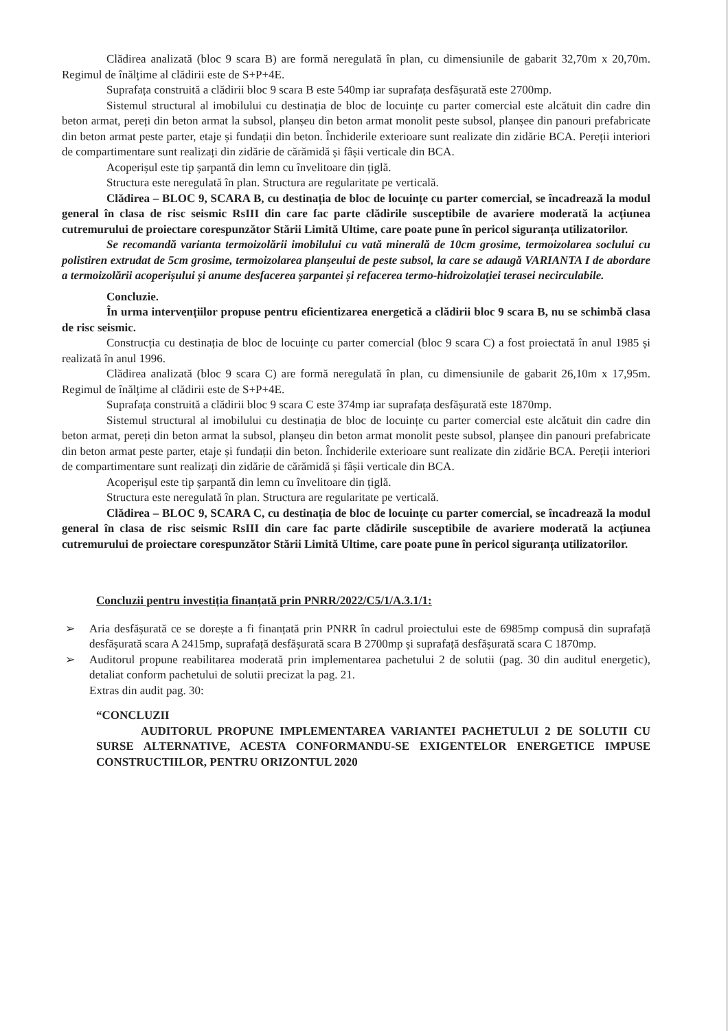Clădirea analizată (bloc 9 scara B) are formă neregulată în plan, cu dimensiunile de gabarit 32,70m x 20,70m. Regimul de înălțime al clădirii este de S+P+4E.
Suprafața construită a clădirii bloc 9 scara B este 540mp iar suprafața desfășurată este 2700mp.
Sistemul structural al imobilului cu destinația de bloc de locuințe cu parter comercial este alcătuit din cadre din beton armat, pereți din beton armat la subsol, planșeu din beton armat monolit peste subsol, planșee din panouri prefabricate din beton armat peste parter, etaje și fundații din beton. Închiderile exterioare sunt realizate din zidărie BCA. Pereții interiori de compartimentare sunt realizați din zidărie de cărămidă și fâșii verticale din BCA.
Acoperișul este tip șarpantă din lemn cu învelitoare din țiglă.
Structura este neregulată în plan. Structura are regularitate pe verticală.
Clădirea – BLOC 9, SCARA B, cu destinația de bloc de locuințe cu parter comercial, se încadrează la modul general în clasa de risc seismic RsIII din care fac parte clădirile susceptibile de avariere moderată la acțiunea cutremurului de proiectare corespunzător Stării Limită Ultime, care poate pune în pericol siguranța utilizatorilor.
Se recomandă varianta termoizolării imobilului cu vată minerală de 10cm grosime, termoizolarea soclului cu polistiren extrudat de 5cm grosime, termoizolarea planșeului de peste subsol, la care se adaugă VARIANTA I de abordare a termoizolării acoperișului și anume desfacerea șarpantei și refacerea termo-hidroizolației terasei necirculabile.
Concluzie.
În urma intervențiilor propuse pentru eficientizarea energetică a clădirii bloc 9 scara B, nu se schimbă clasa de risc seismic.
Construcția cu destinația de bloc de locuințe cu parter comercial (bloc 9 scara C) a fost proiectată în anul 1985 și realizată în anul 1996.
Clădirea analizată (bloc 9 scara C) are formă neregulată în plan, cu dimensiunile de gabarit 26,10m x 17,95m. Regimul de înălțime al clădirii este de S+P+4E.
Suprafața construită a clădirii bloc 9 scara C este 374mp iar suprafața desfășurată este 1870mp.
Sistemul structural al imobilului cu destinația de bloc de locuințe cu parter comercial este alcătuit din cadre din beton armat, pereți din beton armat la subsol, planșeu din beton armat monolit peste subsol, planșee din panouri prefabricate din beton armat peste parter, etaje și fundații din beton. Închiderile exterioare sunt realizate din zidărie BCA. Pereții interiori de compartimentare sunt realizați din zidărie de cărămidă și fâșii verticale din BCA.
Acoperișul este tip șarpantă din lemn cu învelitoare din țiglă.
Structura este neregulată în plan. Structura are regularitate pe verticală.
Clădirea – BLOC 9, SCARA C, cu destinația de bloc de locuințe cu parter comercial, se încadrează la modul general în clasa de risc seismic RsIII din care fac parte clădirile susceptibile de avariere moderată la acțiunea cutremurului de proiectare corespunzător Stării Limită Ultime, care poate pune în pericol siguranța utilizatorilor.
Concluzii pentru investiția finanțată prin PNRR/2022/C5/1/A.3.1/1:
➢ Aria desfășurată ce se dorește a fi finanțată prin PNRR în cadrul proiectului este de 6985mp compusă din suprafață desfășurată scara A 2415mp, suprafață desfășurată scara B 2700mp și suprafață desfășurată scara C 1870mp.
➢ Auditorul propune reabilitarea moderată prin implementarea pachetului 2 de solutii (pag. 30 din auditul energetic), detaliat conform pachetului de solutii precizat la pag. 21.
Extras din audit pag. 30:
“CONCLUZII
AUDITORUL PROPUNE IMPLEMENTAREA VARIANTEI PACHETULUI 2 DE SOLUTII CU SURSE ALTERNATIVE, ACESTA CONFORMANDU-SE EXIGENTELOR ENERGETICE IMPUSE CONSTRUCTIILOR, PENTRU ORIZONTUL 2020